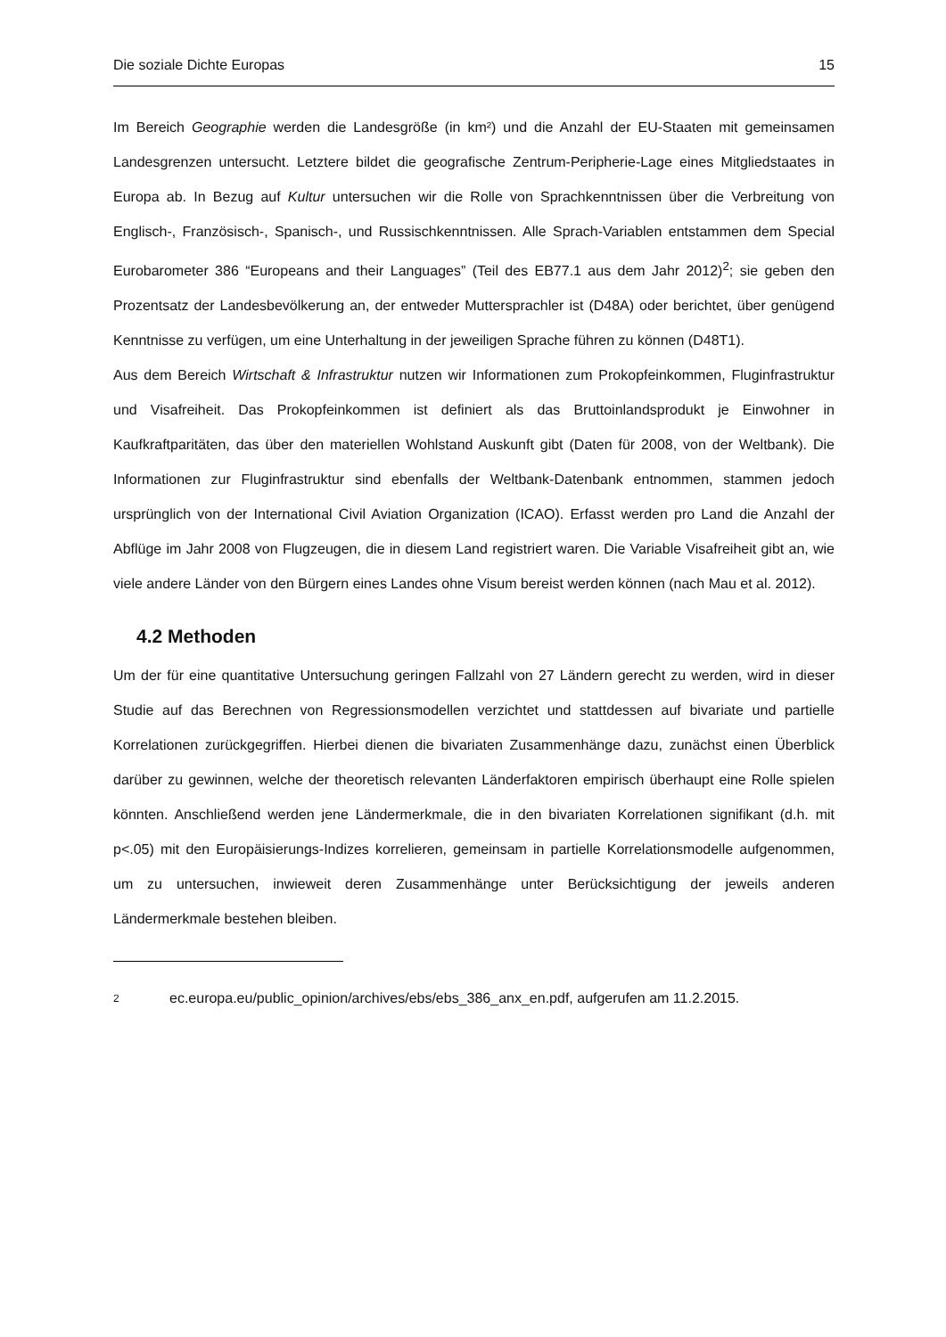Die soziale Dichte Europas 15
Im Bereich Geographie werden die Landesgröße (in km²) und die Anzahl der EU-Staaten mit gemeinsamen Landesgrenzen untersucht. Letztere bildet die geografische Zentrum-Peripherie-Lage eines Mitgliedstaates in Europa ab. In Bezug auf Kultur untersuchen wir die Rolle von Sprachkenntnissen über die Verbreitung von Englisch-, Französisch-, Spanisch-, und Russischkenntnissen. Alle Sprach-Variablen entstammen dem Special Eurobarometer 386 “Europeans and their Languages” (Teil des EB77.1 aus dem Jahr 2012)<sup>2</sup>; sie geben den Prozentsatz der Landesbevölkerung an, der entweder Muttersprachler ist (D48A) oder berichtet, über genügend Kenntnisse zu verfügen, um eine Unterhaltung in der jeweiligen Sprache führen zu können (D48T1).
Aus dem Bereich Wirtschaft & Infrastruktur nutzen wir Informationen zum Prokopfeinkommen, Fluginfrastruktur und Visafreiheit. Das Prokopfeinkommen ist definiert als das Bruttoinlandsprodukt je Einwohner in Kaufkraftparitäten, das über den materiellen Wohlstand Auskunft gibt (Daten für 2008, von der Weltbank). Die Informationen zur Fluginfrastruktur sind ebenfalls der Weltbank-Datenbank entnommen, stammen jedoch ursprünglich von der International Civil Aviation Organization (ICAO). Erfasst werden pro Land die Anzahl der Abflüge im Jahr 2008 von Flugzeugen, die in diesem Land registriert waren. Die Variable Visafreiheit gibt an, wie viele andere Länder von den Bürgern eines Landes ohne Visum bereist werden können (nach Mau et al. 2012).
4.2 Methoden
Um der für eine quantitative Untersuchung geringen Fallzahl von 27 Ländern gerecht zu werden, wird in dieser Studie auf das Berechnen von Regressionsmodellen verzichtet und stattdessen auf bivariate und partielle Korrelationen zurückgegriffen. Hierbei dienen die bivariaten Zusammenhänge dazu, zunächst einen Überblick darüber zu gewinnen, welche der theoretisch relevanten Länderfaktoren empirisch überhaupt eine Rolle spielen könnten. Anschließend werden jene Ländermerkmale, die in den bivariaten Korrelationen signifikant (d.h. mit p<.05) mit den Europäisierungs-Indizes korrelieren, gemeinsam in partielle Korrelationsmodelle aufgenommen, um zu untersuchen, inwieweit deren Zusammenhänge unter Berücksichtigung der jeweils anderen Ländermerkmale bestehen bleiben.
2 ec.europa.eu/public_opinion/archives/ebs/ebs_386_anx_en.pdf, aufgerufen am 11.2.2015.